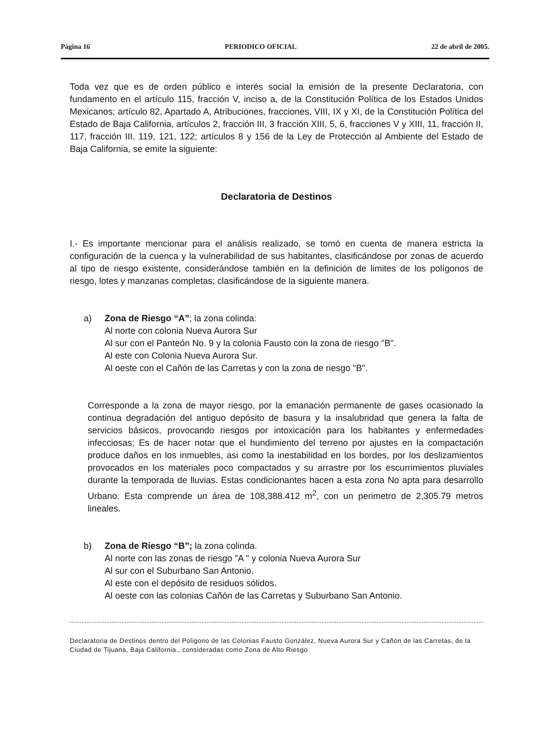Página 16 PERIODICO OFICIAL 22 de abril de 2005.
Toda vez que es de orden público e interés social la emisión de la presente Declaratoria, con fundamento en el artículo 115, fracción V, inciso a, de la Constitución Política de los Estados Unidos Mexicanos; artículo 82, Apartado A, Atribuciones, fracciones, VIII, IX y XI, de la Constitución Política del Estado de Baja California, artículos 2, fracción III, 3 fracción XIII, 5, 6, fracciones V y XIII, 11, fracción II, 117, fracción III, 119, 121, 122; artículos 8 y 156 de la Ley de Protección al Ambiente del Estado de Baja California, se emite la siguiente:
Declaratoria de Destinos
I.- Es importante mencionar para el análisis realizado, se tomó en cuenta de manera estricta la configuración de la cuenca y la vulnerabilidad de sus habitantes, clasificándose por zonas de acuerdo al tipo de riesgo existente, considerándose también en la definición de limites de los polígonos de riesgo, lotes y manzanas completas; clasificándose de la siguiente manera.
a) Zona de Riesgo “A”; la zona colinda:
Al norte con colonia Nueva Aurora Sur
Al sur con el Panteón No. 9 y la colonia Fausto con la zona de riesgo "B".
Al este con Colonia Nueva Aurora Sur.
Al oeste con el Cañón de las Carretas y con la zona de riesgo "B".
Corresponde a la zona de mayor riesgo, por la emanación permanente de gases ocasionado la continua degradación del antiguo depósito de basura y la insalubridad que genera la falta de servicios básicos, provocando riesgos por intoxicación para los habitantes y enfermedades infecciosas; Es de hacer notar que el hundimiento del terreno por ajustes en la compactación produce daños en los inmuebles, asi como la inestabilidad en los bordes, por los deslizamientos provocados en los materiales poco compactados y su arrastre por los escurrimientos pluviales durante la temporada de lluvias. Estas condicionantes hacen a esta zona No apta para desarrollo Urbano. Esta comprende un área de 108,388.412 m<sup>2</sup>, con un perimetro de 2,305.79 metros lineales.
b) Zona de Riesgo “B”; la zona colinda.
Al norte con las zonas de riesgo "A " y colonia Nueva Aurora Sur
Al sur con el Suburbano San Antonio.
Al este con el depósito de residuos sólidos.
Al oeste con las colonias Cañón de las Carretas y Suburbano San Antonio.
Declaratoria de Destinos dentro del Poligono de las Colonias Fausto González, Nueva Aurora Sur y Cañón de las Carretas, de la Ciudad de Tijuana, Baja California., consideradas como Zona de Alto Riesgo